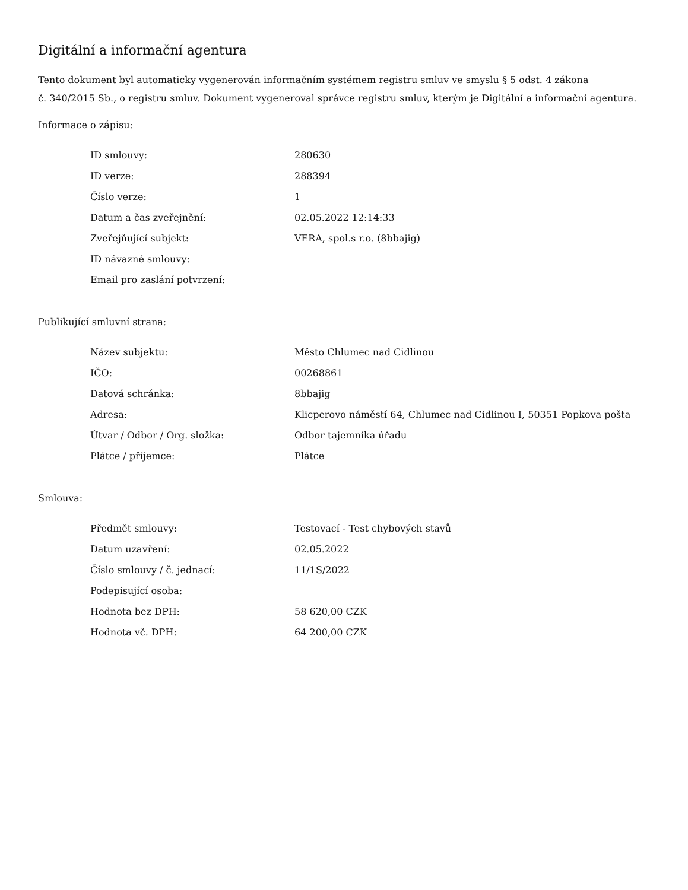Digitální a informační agentura
Tento dokument byl automaticky vygenerován informačním systémem registru smluv ve smyslu § 5 odst. 4 zákona
č. 340/2015 Sb., o registru smluv. Dokument vygeneroval správce registru smluv, kterým je Digitální a informační agentura.
Informace o zápisu:
| ID smlouvy: | 280630 |
| ID verze: | 288394 |
| Číslo verze: | 1 |
| Datum a čas zveřejnění: | 02.05.2022 12:14:33 |
| Zveřejňující subjekt: | VERA, spol.s r.o. (8bbajig) |
| ID návazné smlouvy: | |
| Email pro zaslání potvrzení: | |
Publikující smluvní strana:
| Název subjektu: | Město Chlumec nad Cidlinou |
| IČO: | 00268861 |
| Datová schránka: | 8bbajig |
| Adresa: | Klicperovo náměstí 64, Chlumec nad Cidlinou I, 50351 Popkova pošta |
| Útvar / Odbor / Org. složka: | Odbor tajemníka úřadu |
| Plátce / příjemce: | Plátce |
Smlouva:
| Předmět smlouvy: | Testovací - Test chybových stavů |
| Datum uzavření: | 02.05.2022 |
| Číslo smlouvy / č. jednací: | 11/1S/2022 |
| Podepisující osoba: | |
| Hodnota bez DPH: | 58 620,00 CZK |
| Hodnota vč. DPH: | 64 200,00 CZK |